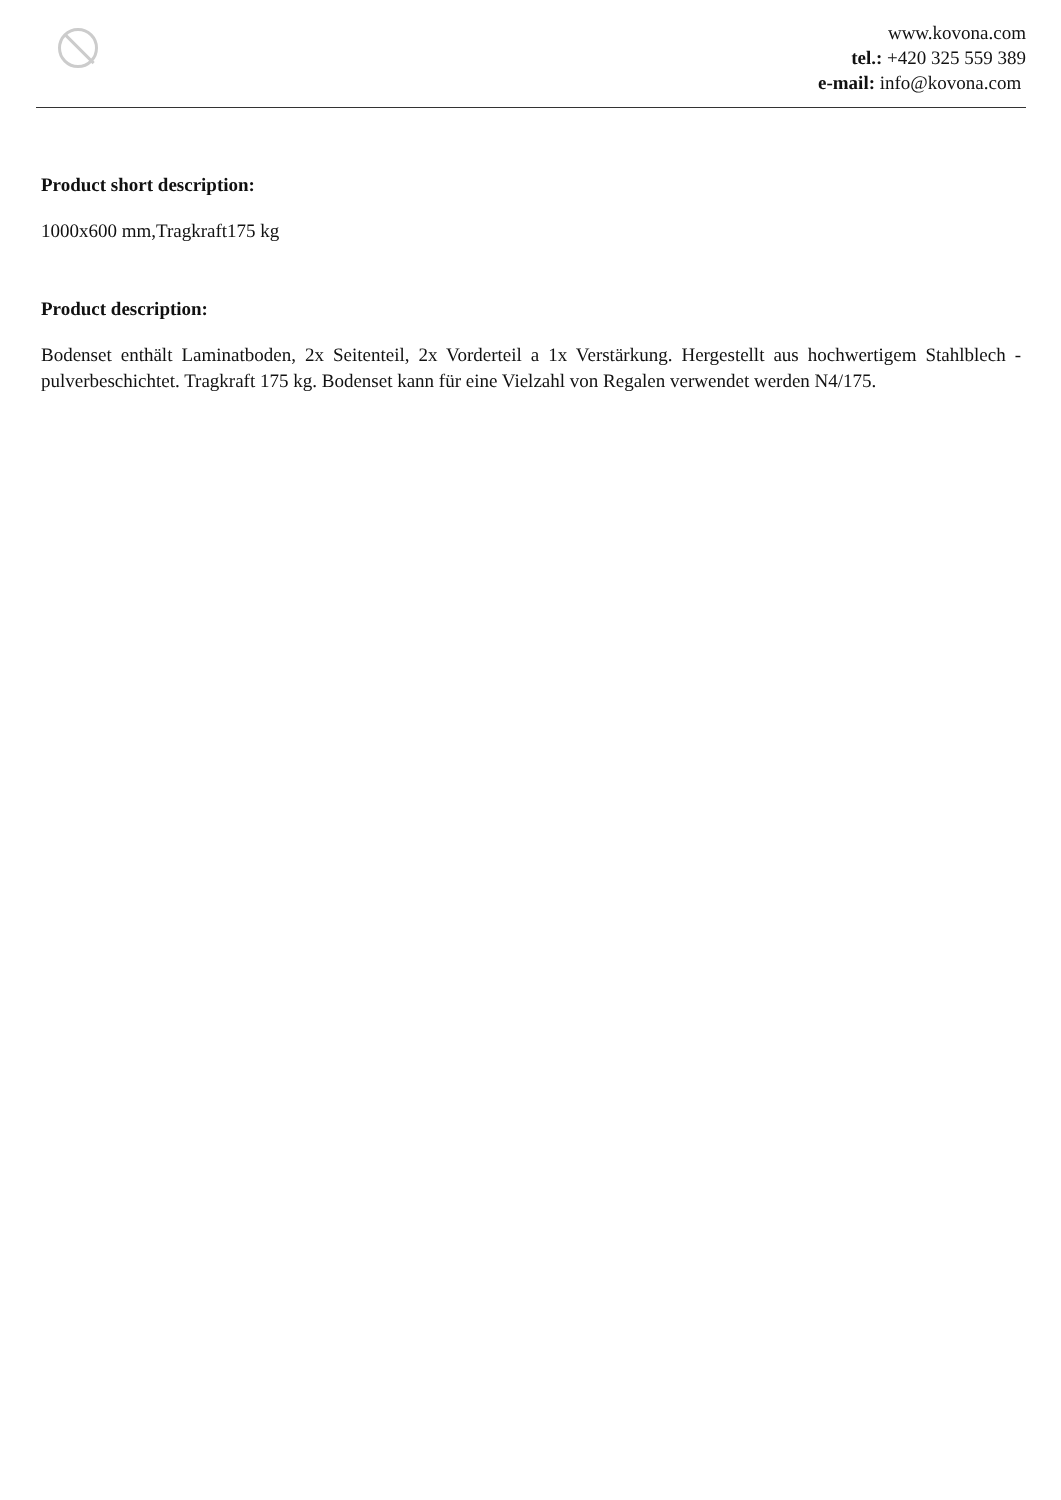www.kovona.com
tel.: +420 325 559 389
e-mail: info@kovona.com
Product short description:
1000x600 mm,Tragkraft175 kg
Product description:
Bodenset enthält Laminatboden, 2x Seitenteil, 2x Vorderteil a 1x Verstärkung. Hergestellt aus hochwertigem Stahlblech - pulverbeschichtet. Tragkraft 175 kg. Bodenset kann für eine Vielzahl von Regalen verwendet werden N4/175.